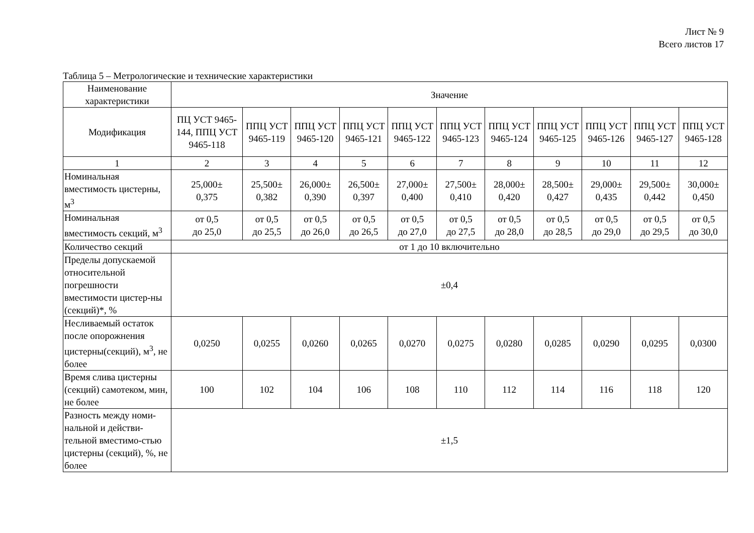Лист № 9
Всего листов 17
Таблица 5 – Метрологические и технические характеристики
| Наименование характеристики | Значение | | | | | | | | | | |
| --- | --- | --- | --- | --- | --- | --- | --- | --- | --- | --- | --- |
| Модификация | ПЦ УСТ 9465-144, ППЦ УСТ 9465-118 | ППЦ УСТ 9465-119 | ППЦ УСТ 9465-120 | ППЦ УСТ 9465-121 | ППЦ УСТ 9465-122 | ППЦ УСТ 9465-123 | ППЦ УСТ 9465-124 | ППЦ УСТ 9465-125 | ППЦ УСТ 9465-126 | ППЦ УСТ 9465-127 | ППЦ УСТ 9465-128 |
| 1 | 2 | 3 | 4 | 5 | 6 | 7 | 8 | 9 | 10 | 11 | 12 |
| Номинальная вместимость цистерны, м<sup>3</sup> | 25,000± 0,375 | 25,500± 0,382 | 26,000± 0,390 | 26,500± 0,397 | 27,000± 0,400 | 27,500± 0,410 | 28,000± 0,420 | 28,500± 0,427 | 29,000± 0,435 | 29,500± 0,442 | 30,000± 0,450 |
| Номинальная вместимость секций, м<sup>3</sup> | от 0,5 до 25,0 | от 0,5 до 25,5 | от 0,5 до 26,0 | от 0,5 до 26,5 | от 0,5 до 27,0 | от 0,5 до 27,5 | от 0,5 до 28,0 | от 0,5 до 28,5 | от 0,5 до 29,0 | от 0,5 до 29,5 | от 0,5 до 30,0 |
| Количество секций | от 1 до 10 включительно | | | | | | | | | | |
| Пределы допускаемой относительной погрешности вместимости цистер-ны (секций)*, % | ±0,4 | | | | | | | | | | |
| Несливаемый остаток после опорожнения цистерны(секций), м<sup>3</sup>, не более | 0,0250 | 0,0255 | 0,0260 | 0,0265 | 0,0270 | 0,0275 | 0,0280 | 0,0285 | 0,0290 | 0,0295 | 0,0300 |
| Время слива цистерны (секций) самотеком, мин, не более | 100 | 102 | 104 | 106 | 108 | 110 | 112 | 114 | 116 | 118 | 120 |
| Разность между номи-нальной и действи-тельной вместимо-стью цистерны (секций), %, не более | ±1,5 | | | | | | | | | | |